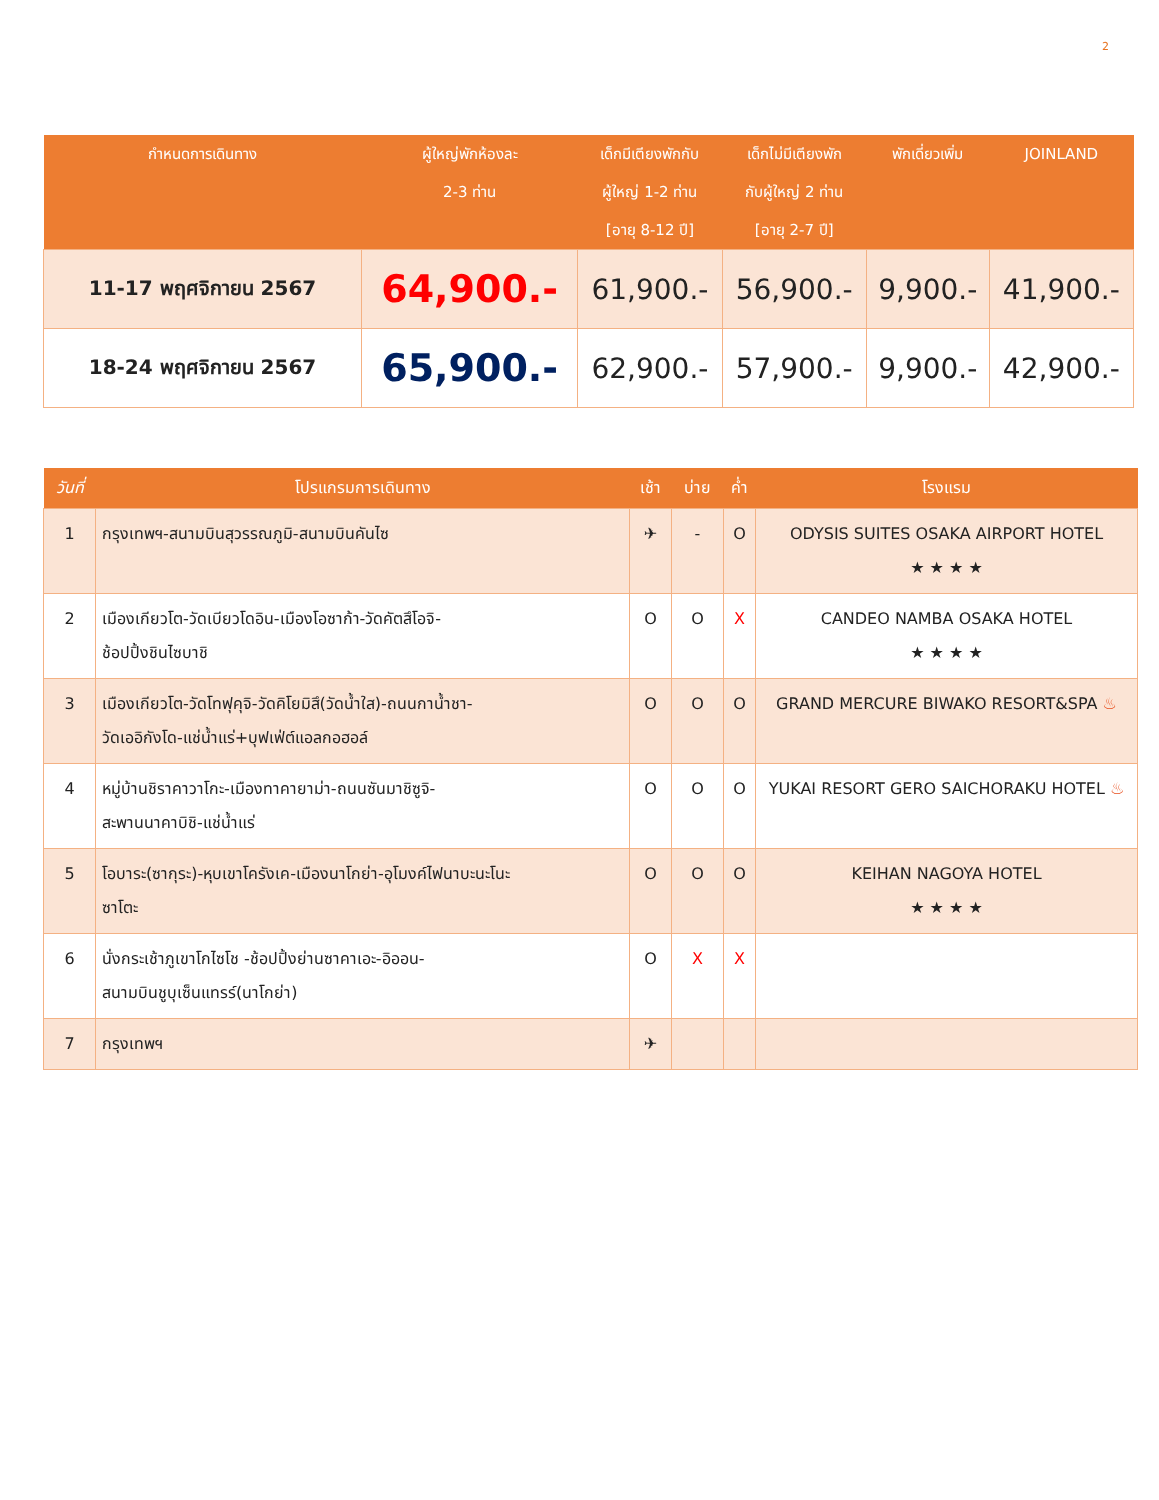2
| กำหนดการเดินทาง | ผู้ใหญ่พักห้องละ 2-3 ท่าน | เด็กมีเตียงพักกับ ผู้ใหญ่ 1-2 ท่าน [อายุ 8-12 ปี] | เด็กไม่มีเตียงพัก กับผู้ใหญ่ 2 ท่าน [อายุ 2-7 ปี] | พักเดี่ยวเพิ่ม | JOINLAND |
| --- | --- | --- | --- | --- | --- |
| 11-17 พฤศจิกายน 2567 | 64,900.- | 61,900.- | 56,900.- | 9,900.- | 41,900.- |
| 18-24 พฤศจิกายน 2567 | 65,900.- | 62,900.- | 57,900.- | 9,900.- | 42,900.- |
| วันที่ | โปรแกรมการเดินทาง | เช้า | บ่าย | ค่ำ | โรงแรม |
| --- | --- | --- | --- | --- | --- |
| 1 | กรุงเทพฯ-สนามบินสุวรรณภูมิ-สนามบินคันไซ | ✈ | - | O | ODYSIS SUITES OSAKA AIRPORT HOTEL ★ ★ ★ ★ |
| 2 | เมืองเกียวโต-วัดเบียวโดอิน-เมืองโอซาก้า-วัดคัตสึโอจิ- ช้อปปิ้งชินไซบาชิ | O | O | X | CANDEO NAMBA OSAKA HOTEL ★ ★ ★ ★ |
| 3 | เมืองเกียวโต-วัดโทฟุคุจิ-วัดคิโยมิสึ(วัดน้ำใส)-ถนนกาน้ำชา- วัดเออิกังโด-แช่น้ำแร่+บุฟเฟ่ต์แอลกอฮอล์ | O | O | O | GRAND MERCURE BIWAKO RESORT&SPA ♨ |
| 4 | หมู่บ้านชิราคาวาโกะ-เมืองทาคายาม่า-ถนนซันมาชิซูจิ- สะพานนาคาบิชิ-แช่น้ำแร่ | O | O | O | YUKAI RESORT GERO SAICHORAKU HOTEL ♨ |
| 5 | โอบาระ(ซากุระ)-หุบเขาโครังเค-เมืองนาโกย่า-อุโมงค์ไฟนาบะนะโนะ ซาโตะ | O | O | O | KEIHAN NAGOYA HOTEL ★ ★ ★ ★ |
| 6 | นั่งกระเช้าภูเขาโกไซโช -ช้อปปิ้งย่านซาคาเอะ-อิออน- สนามบินชูบุเซ็นแทรร์(นาโกย่า) | O | X | X | |
| 7 | กรุงเทพฯ | ✈ | | | |